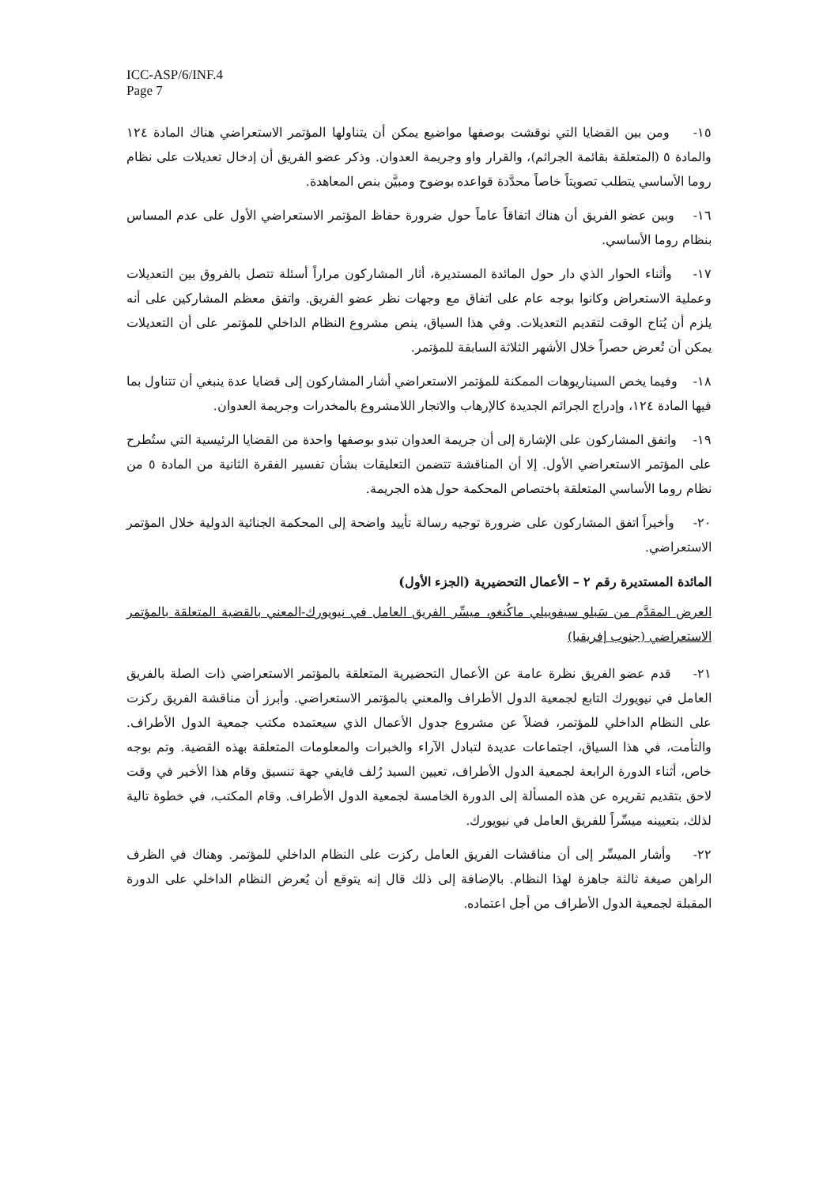ICC-ASP/6/INF.4
Page 7
١٥- ومن بين القضايا التي نوقشت بوصفها مواضيع يمكن أن يتناولها المؤتمر الاستعراضي هناك المادة ١٢٤ والمادة ٥ (المتعلقة بقائمة الجرائم)، والقرار واو وجريمة العدوان. وذكر عضو الفريق أن إدخال تعديلات على نظام روما الأساسي يتطلب تصويتاً خاصاً محدَّدة قواعده بوضوح ومبيَّن بنص المعاهدة.
١٦- وبين عضو الفريق أن هناك اتفاقاً عاماً حول ضرورة حفاظ المؤتمر الاستعراضي الأول على عدم المساس بنظام روما الأساسي.
١٧- وأثناء الحوار الذي دار حول المائدة المستديرة، أثار المشاركون مراراً أسئلة تتصل بالفروق بين التعديلات وعملية الاستعراض وكانوا بوجه عام على اتفاق مع وجهات نظر عضو الفريق. واتفق معظم المشاركين على أنه يلزم أن يُتاح الوقت لتقديم التعديلات. وفي هذا السياق، ينص مشروع النظام الداخلي للمؤتمر على أن التعديلات يمكن أن تُعرض حصراً خلال الأشهر الثلاثة السابقة للمؤتمر.
١٨- وفيما يخص السيناريوهات الممكنة للمؤتمر الاستعراضي أشار المشاركون إلى قضايا عدة ينبغي أن تتناول بما فيها المادة ١٢٤، وإدراج الجرائم الجديدة كالإرهاب والاتجار اللامشروع بالمخدرات وجريمة العدوان.
١٩- واتفق المشاركون على الإشارة إلى أن جريمة العدوان تبدو بوصفها واحدة من القضايا الرئيسية التي ستُطرح على المؤتمر الاستعراضي الأول. إلا أن المناقشة تتضمن التعليقات بشأن تفسير الفقرة الثانية من المادة ٥ من نظام روما الأساسي المتعلقة باختصاص المحكمة حول هذه الجريمة.
٢٠- وأخيراً اتفق المشاركون على ضرورة توجيه رسالة تأييد واضحة إلى المحكمة الجنائية الدولية خلال المؤتمر الاستعراضي.
المائدة المستديرة رقم ٢ – الأعمال التحضيرية (الجزء الأول)
العرض المقدَّم من سَبلو سيفوييلي ماكُنغو، ميسِّر الفريق العامل في نيويورك-المعني بالقضية المتعلقة بالمؤتمر الاستعراضي (جنوب إفريقيا)
٢١- قدم عضو الفريق نظرة عامة عن الأعمال التحضيرية المتعلقة بالمؤتمر الاستعراضي ذات الصلة بالفريق العامل في نيويورك التابع لجمعية الدول الأطراف والمعني بالمؤتمر الاستعراضي. وأبرز أن مناقشة الفريق ركزت على النظام الداخلي للمؤتمر، فضلاً عن مشروع جدول الأعمال الذي سيعتمده مكتب جمعية الدول الأطراف. والتأمت، في هذا السياق، اجتماعات عديدة لتبادل الآراء والخبرات والمعلومات المتعلقة بهذه القضية. وتم بوجه خاص، أثناء الدورة الرابعة لجمعية الدول الأطراف، تعيين السيد رُلف فايفي جهة تنسيق وقام هذا الأخير في وقت لاحق بتقديم تقريره عن هذه المسألة إلى الدورة الخامسة لجمعية الدول الأطراف. وقام المكتب، في خطوة تالية لذلك، بتعيينه ميسِّراً للفريق العامل في نيويورك.
٢٢- وأشار الميسِّر إلى أن مناقشات الفريق العامل ركزت على النظام الداخلي للمؤتمر. وهناك في الظرف الراهن صيغة ثالثة جاهزة لهذا النظام. بالإضافة إلى ذلك قال إنه يتوقع أن يُعرض النظام الداخلي على الدورة المقبلة لجمعية الدول الأطراف من أجل اعتماده.